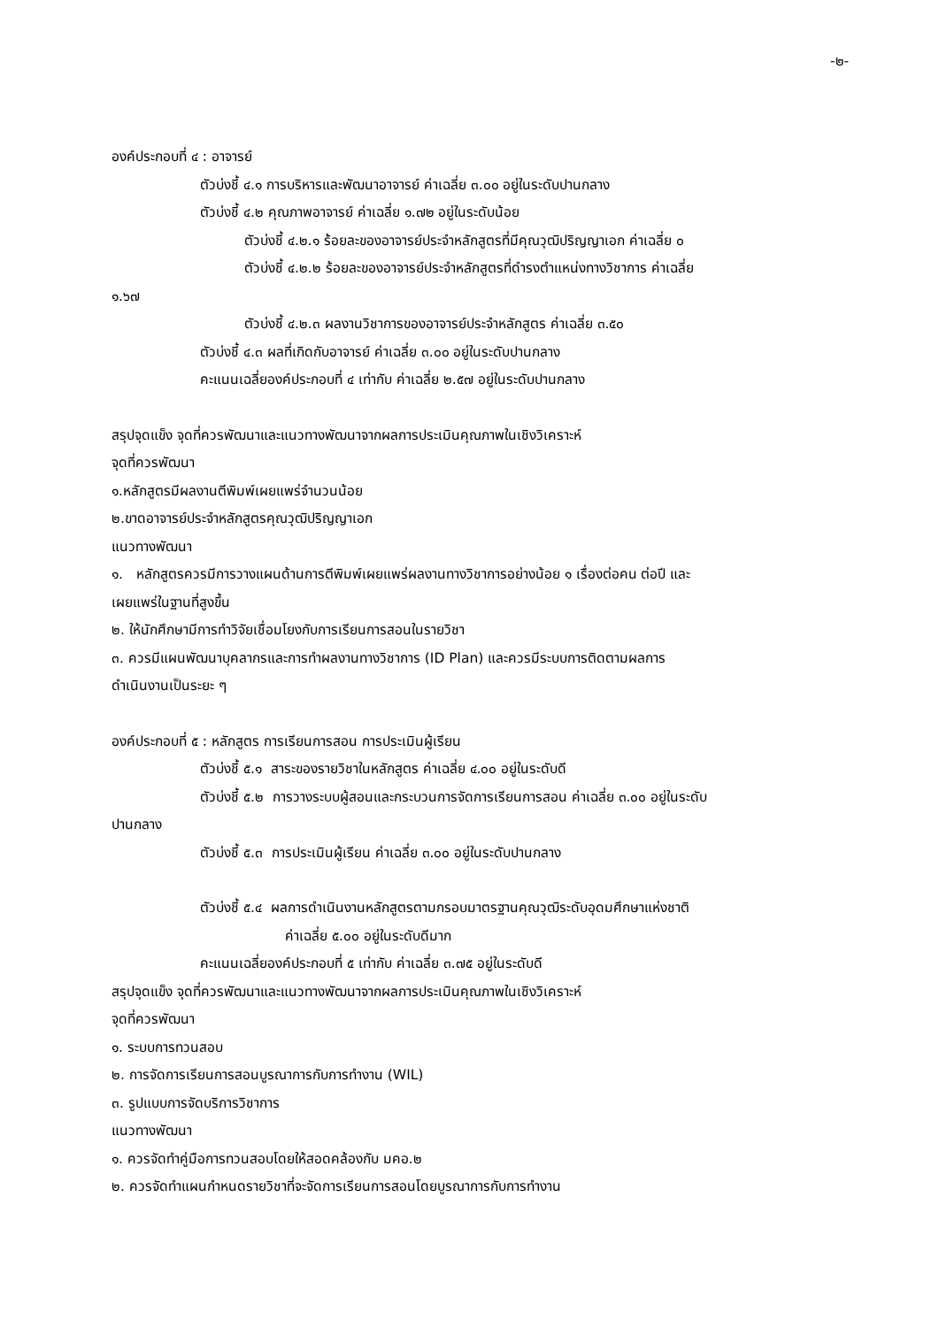-๒-
องค์ประกอบที่ ๔ : อาจารย์
ตัวบ่งชี้ ๔.๑ การบริหารและพัฒนาอาจารย์ ค่าเฉลี่ย ๓.๐๐ อยู่ในระดับปานกลาง
ตัวบ่งชี้ ๔.๒ คุณภาพอาจารย์ ค่าเฉลี่ย ๑.๗๒ อยู่ในระดับน้อย
ตัวบ่งชี้ ๔.๒.๑ ร้อยละของอาจารย์ประจำหลักสูตรที่มีคุณวุฒิปริญญาเอก ค่าเฉลี่ย ๐
ตัวบ่งชี้ ๔.๒.๒ ร้อยละของอาจารย์ประจำหลักสูตรที่ดำรงตำแหน่งทางวิชาการ ค่าเฉลี่ย
๑.๖๗
ตัวบ่งชี้ ๔.๒.๓ ผลงานวิชาการของอาจารย์ประจำหลักสูตร ค่าเฉลี่ย ๓.๕๐
ตัวบ่งชี้ ๔.๓ ผลที่เกิดกับอาจารย์ ค่าเฉลี่ย ๓.๐๐ อยู่ในระดับปานกลาง
คะแนนเฉลี่ยองค์ประกอบที่ ๔ เท่ากับ ค่าเฉลี่ย ๒.๕๗ อยู่ในระดับปานกลาง
สรุปจุดแข็ง จุดที่ควรพัฒนาและแนวทางพัฒนาจากผลการประเมินคุณภาพในเชิงวิเคราะห์
จุดที่ควรพัฒนา
๑.หลักสูตรมีผลงานตีพิมพ์เผยแพร่จำนวนน้อย
๒.ขาดอาจารย์ประจำหลักสูตรคุณวุฒิปริญญาเอก
แนวทางพัฒนา
๑. หลักสูตรควรมีการวางแผนด้านการตีพิมพ์เผยแพร่ผลงานทางวิชาการอย่างน้อย ๑ เรื่องต่อคน ต่อปี และ
เผยแพร่ในฐานที่สูงขึ้น
๒. ให้นักศึกษามีการทำวิจัยเชื่อมโยงกับการเรียนการสอนในรายวิชา
๓. ควรมีแผนพัฒนาบุคลากรและการทำผลงานทางวิชาการ (ID Plan) และควรมีระบบการติดตามผลการ
ดำเนินงานเป็นระยะ ๆ
องค์ประกอบที่ ๕ : หลักสูตร การเรียนการสอน การประเมินผู้เรียน
ตัวบ่งชี้ ๕.๑ สาระของรายวิชาในหลักสูตร ค่าเฉลี่ย ๔.๐๐ อยู่ในระดับดี
ตัวบ่งชี้ ๕.๒ การวางระบบผู้สอนและกระบวนการจัดการเรียนการสอน ค่าเฉลี่ย ๓.๐๐ อยู่ในระดับ
ปานกลาง
ตัวบ่งชี้ ๕.๓ การประเมินผู้เรียน ค่าเฉลี่ย ๓.๐๐ อยู่ในระดับปานกลาง
ตัวบ่งชี้ ๕.๔ ผลการดำเนินงานหลักสูตรตามกรอบมาตรฐานคุณวุฒิระดับอุดมศึกษาแห่งชาติ
ค่าเฉลี่ย ๕.๐๐ อยู่ในระดับดีมาก
คะแนนเฉลี่ยองค์ประกอบที่ ๕ เท่ากับ ค่าเฉลี่ย ๓.๗๕ อยู่ในระดับดี
สรุปจุดแข็ง จุดที่ควรพัฒนาและแนวทางพัฒนาจากผลการประเมินคุณภาพในเชิงวิเคราะห์
จุดที่ควรพัฒนา
๑. ระบบการทวนสอบ
๒. การจัดการเรียนการสอนบูรณาการกับการทำงาน (WIL)
๓. รูปแบบการจัดบริการวิชาการ
แนวทางพัฒนา
๑. ควรจัดทำคู่มือการทวนสอบโดยให้สอดคล้องกับ มคอ.๒
๒. ควรจัดทำแผนกำหนดรายวิชาที่จะจัดการเรียนการสอนโดยบูรณาการกับการทำงาน